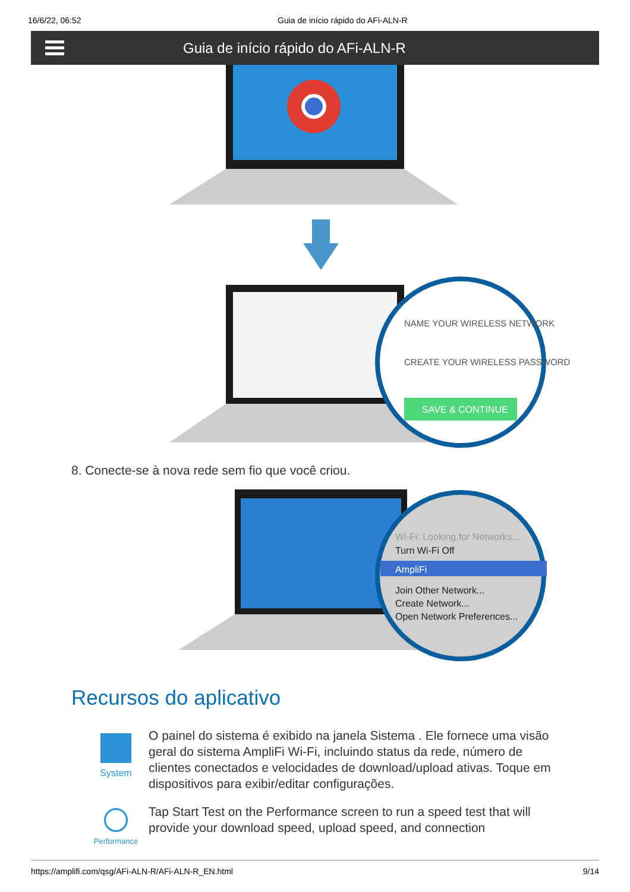16/6/22, 06:52 Guia de início rápido do AFi-ALN-R
Guia de início rápido do AFi-ALN-R
NAME YOUR WIRELESS NETWORK
CREATE YOUR WIRELESS PASSWORD
SAVE & CONTINUE
8. Conecte-se à nova rede sem fio que você criou.
Wi-Fi: Looking for Networks...
Turn Wi-Fi Off
AmpliFi
Join Other Network...
Create Network...
Open Network Preferences...
Recursos do aplicativo
System
O painel do sistema é exibido na janela Sistema . Ele fornece uma visão geral do sistema AmpliFi Wi-Fi, incluindo status da rede, número de clientes conectados e velocidades de download/upload ativas. Toque em dispositivos para exibir/editar configurações.
Performance
Tap Start Test on the Performance screen to run a speed test that will provide your download speed, upload speed, and connection
https://amplifi.com/qsg/AFi-ALN-R/AFi-ALN-R_EN.html 9/14